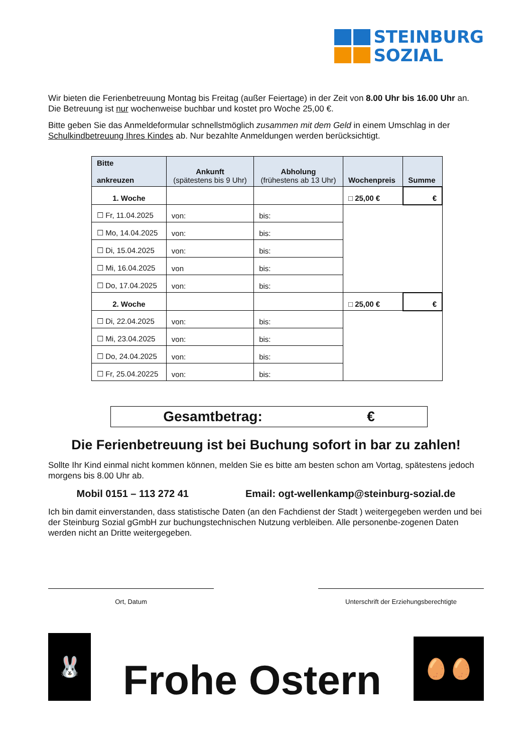STEINBURG
SOZIAL
Wir bieten die Ferienbetreuung Montag bis Freitag (außer Feiertage) in der Zeit von 8.00 Uhr bis 16.00 Uhr an. Die Betreuung ist nur wochenweise buchbar und kostet pro Woche 25,00 €.
Bitte geben Sie das Anmeldeformular schnellstmöglich zusammen mit dem Geld in einem Umschlag in der Schulkindbetreuung Ihres Kindes ab. Nur bezahlte Anmeldungen werden berücksichtigt.
| Bitte ankreuzen | Ankunft (spätestens bis 9 Uhr) | Abholung (frühestens ab 13 Uhr) | Wochenpreis | Summe |
| --- | --- | --- | --- | --- |
| 1. Woche | | | □ 25,00 € | € |
| ☐ Fr, 11.04.2025 | von: | bis: | | |
| ☐ Mo, 14.04.2025 | von: | bis: | | |
| ☐ Di, 15.04.2025 | von: | bis: | | |
| ☐ Mi, 16.04.2025 | von | bis: | | |
| ☐ Do, 17.04.2025 | von: | bis: | | |
| 2. Woche | | | □ 25,00 € | € |
| ☐ Di, 22.04.2025 | von: | bis: | | |
| ☐ Mi, 23.04.2025 | von: | bis: | | |
| ☐ Do, 24.04.2025 | von: | bis: | | |
| ☐ Fr, 25.04.20225 | von: | bis: | | |
Gesamtbetrag: €
Die Ferienbetreuung ist bei Buchung sofort in bar zu zahlen!
Sollte Ihr Kind einmal nicht kommen können, melden Sie es bitte am besten schon am Vortag, spätestens jedoch morgens bis 8.00 Uhr ab.
Mobil 0151 – 113 272 41 Email: ogt-wellenkamp@steinburg-sozial.de
Ich bin damit einverstanden, dass statistische Daten (an den Fachdienst der Stadt ) weitergegeben werden und bei der Steinburg Sozial gGmbH zur buchungstechnischen Nutzung verbleiben. Alle personenbe-zogenen Daten werden nicht an Dritte weitergegeben.
Ort, Datum Unterschrift der Erziehungsberechtigte
🐰
Frohe Ostern
🥚🥚